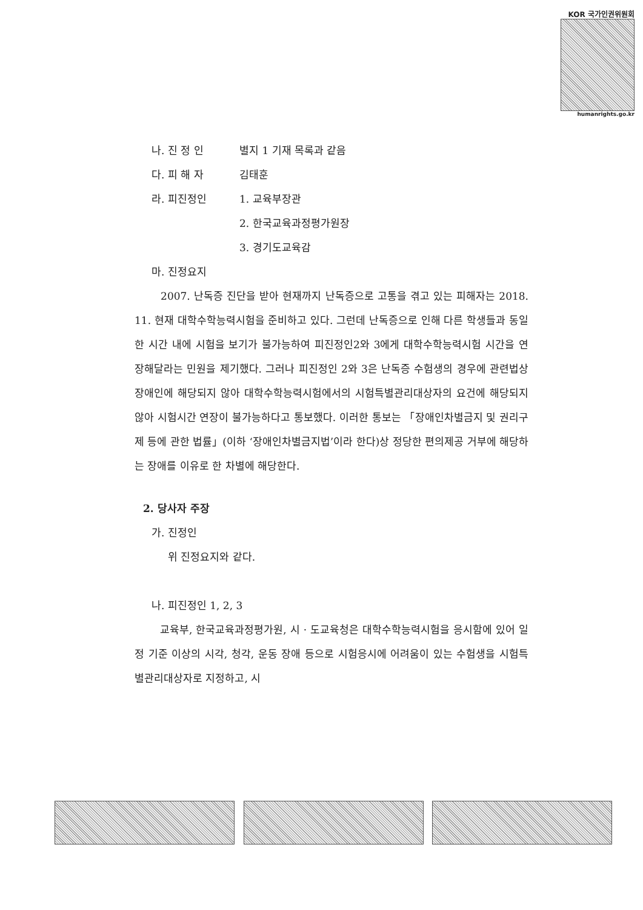KOR 국가인권위원회
humanrights.go.kr
나. 진 정 인 별지 1 기재 목록과 같음
다. 피 해 자 김태훈
라. 피진정인 1. 교육부장관
2. 한국교육과정평가원장
3. 경기도교육감
마. 진정요지
2007. 난독증 진단을 받아 현재까지 난독증으로 고통을 겪고 있는 피해자는 2018. 11. 현재 대학수학능력시험을 준비하고 있다. 그런데 난독증으로 인해 다른 학생들과 동일한 시간 내에 시험을 보기가 불가능하여 피진정인2와 3에게 대학수학능력시험 시간을 연장해달라는 민원을 제기했다. 그러나 피진정인 2와 3은 난독증 수험생의 경우에 관련법상 장애인에 해당되지 않아 대학수학능력시험에서의 시험특별관리대상자의 요건에 해당되지 않아 시험시간 연장이 불가능하다고 통보했다. 이러한 통보는 「장애인차별금지 및 권리구제 등에 관한 법률」(이하 ‘장애인차별금지법’이라 한다)상 정당한 편의제공 거부에 해당하는 장애를 이유로 한 차별에 해당한다.
2. 당사자 주장
가. 진정인
위 진정요지와 같다.
나. 피진정인 1, 2, 3
교육부, 한국교육과정평가원, 시 · 도교육청은 대학수학능력시험을 응시함에 있어 일정 기준 이상의 시각, 청각, 운동 장애 등으로 시험응시에 어려움이 있는 수험생을 시험특별관리대상자로 지정하고, 시